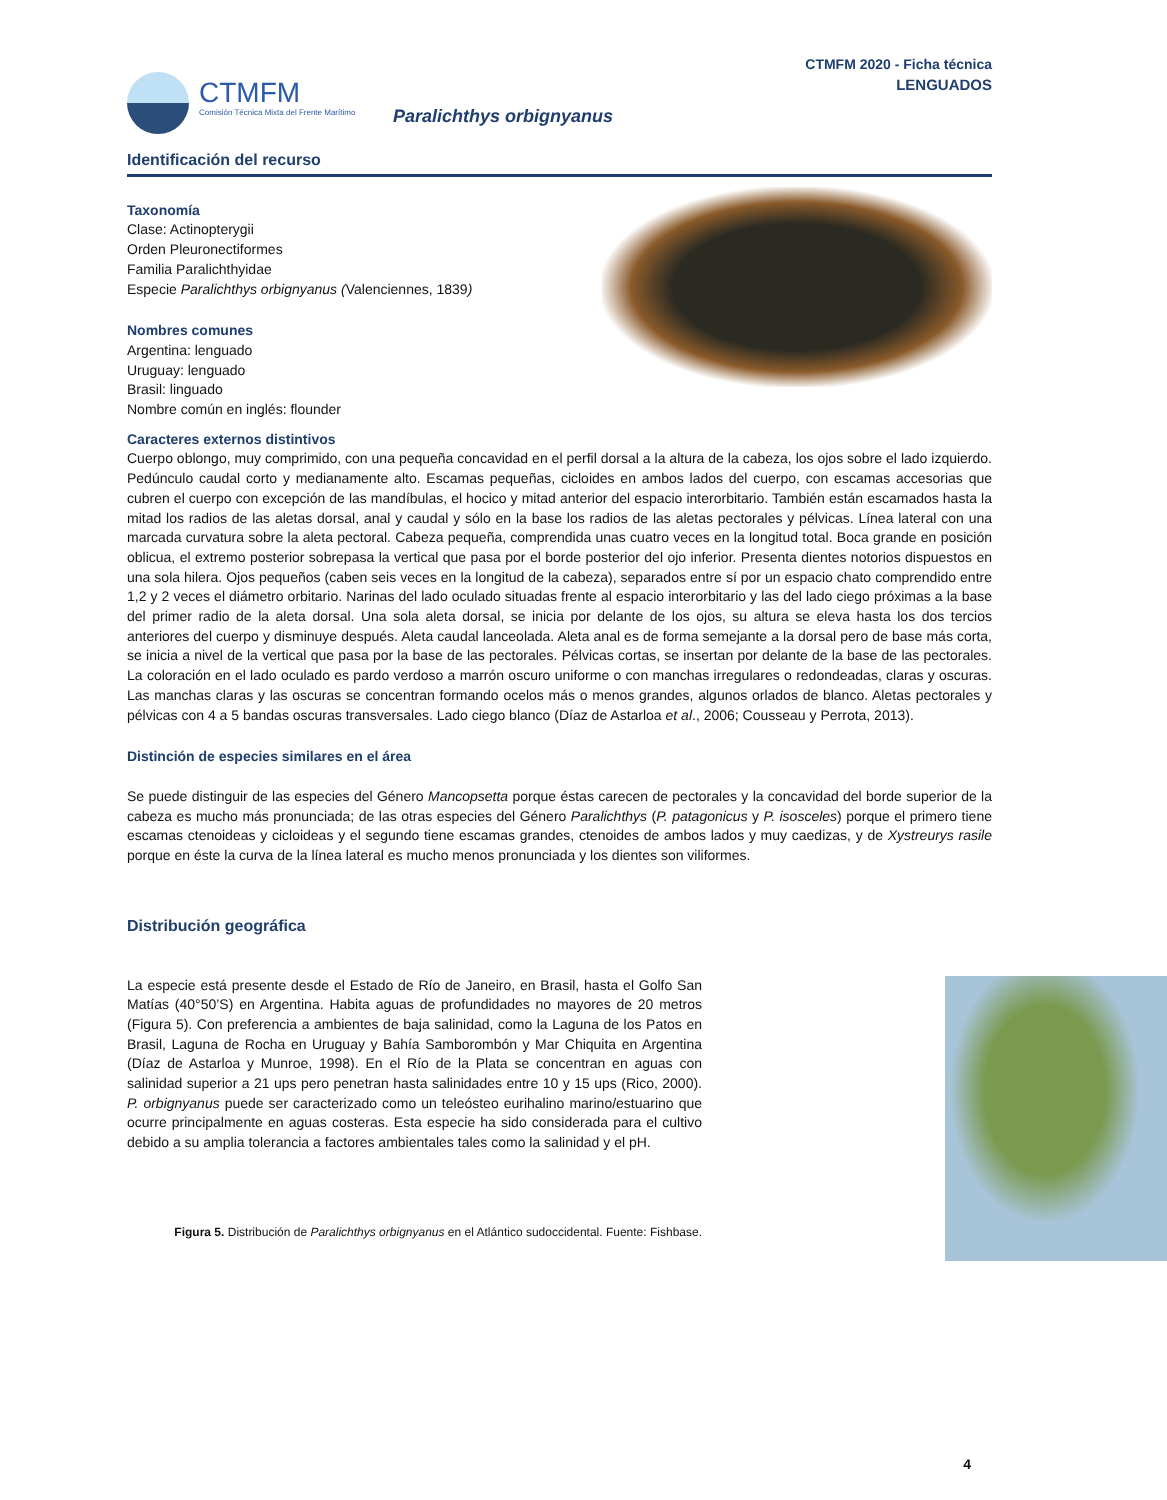CTMFM
Comisión Técnica Mixta del Frente Marítimo
CTMFM 2020 - Ficha técnica
LENGUADOS
Paralichthys orbignyanus
Identificación del recurso
Taxonomía
Clase: Actinopterygii
Orden Pleuronectiformes
Familia Paralichthyidae
Especie Paralichthys orbignyanus (Valenciennes, 1839)
Nombres comunes
Argentina: lenguado
Uruguay: lenguado
Brasil: linguado
Nombre común en inglés: flounder
Caracteres externos distintivos
Cuerpo oblongo, muy comprimido, con una pequeña concavidad en el perfil dorsal a la altura de la cabeza, los ojos sobre el lado izquierdo. Pedúnculo caudal corto y medianamente alto. Escamas pequeñas, cicloides en ambos lados del cuerpo, con escamas accesorias que cubren el cuerpo con excepción de las mandíbulas, el hocico y mitad anterior del espacio interorbitario. También están escamados hasta la mitad los radios de las aletas dorsal, anal y caudal y sólo en la base los radios de las aletas pectorales y pélvicas. Línea lateral con una marcada curvatura sobre la aleta pectoral. Cabeza pequeña, comprendida unas cuatro veces en la longitud total. Boca grande en posición oblicua, el extremo posterior sobrepasa la vertical que pasa por el borde posterior del ojo inferior. Presenta dientes notorios dispuestos en una sola hilera. Ojos pequeños (caben seis veces en la longitud de la cabeza), separados entre sí por un espacio chato comprendido entre 1,2 y 2 veces el diámetro orbitario. Narinas del lado oculado situadas frente al espacio interorbitario y las del lado ciego próximas a la base del primer radio de la aleta dorsal. Una sola aleta dorsal, se inicia por delante de los ojos, su altura se eleva hasta los dos tercios anteriores del cuerpo y disminuye después. Aleta caudal lanceolada. Aleta anal es de forma semejante a la dorsal pero de base más corta, se inicia a nivel de la vertical que pasa por la base de las pectorales. Pélvicas cortas, se insertan por delante de la base de las pectorales. La coloración en el lado oculado es pardo verdoso a marrón oscuro uniforme o con manchas irregulares o redondeadas, claras y oscuras. Las manchas claras y las oscuras se concentran formando ocelos más o menos grandes, algunos orlados de blanco. Aletas pectorales y pélvicas con 4 a 5 bandas oscuras transversales. Lado ciego blanco (Díaz de Astarloa et al., 2006; Cousseau y Perrota, 2013).
Distinción de especies similares en el área
Se puede distinguir de las especies del Género Mancopsetta porque éstas carecen de pectorales y la concavidad del borde superior de la cabeza es mucho más pronunciada; de las otras especies del Género Paralichthys (P. patagonicus y P. isosceles) porque el primero tiene escamas ctenoideas y cicloideas y el segundo tiene escamas grandes, ctenoides de ambos lados y muy caedizas, y de Xystreurys rasile porque en éste la curva de la línea lateral es mucho menos pronunciada y los dientes son viliformes.
Distribución geográfica
La especie está presente desde el Estado de Río de Janeiro, en Brasil, hasta el Golfo San Matías (40°50’S) en Argentina. Habita aguas de profundidades no mayores de 20 metros (Figura 5). Con preferencia a ambientes de baja salinidad, como la Laguna de los Patos en Brasil, Laguna de Rocha en Uruguay y Bahía Samborombón y Mar Chiquita en Argentina (Díaz de Astarloa y Munroe, 1998). En el Río de la Plata se concentran en aguas con salinidad superior a 21 ups pero penetran hasta salinidades entre 10 y 15 ups (Rico, 2000). P. orbignyanus puede ser caracterizado como un teleósteo eurihalino marino/estuarino que ocurre principalmente en aguas costeras. Esta especie ha sido considerada para el cultivo debido a su amplia tolerancia a factores ambientales tales como la salinidad y el pH.
Figura 5. Distribución de Paralichthys orbignyanus en el Atlántico sudoccidental. Fuente: Fishbase.
4